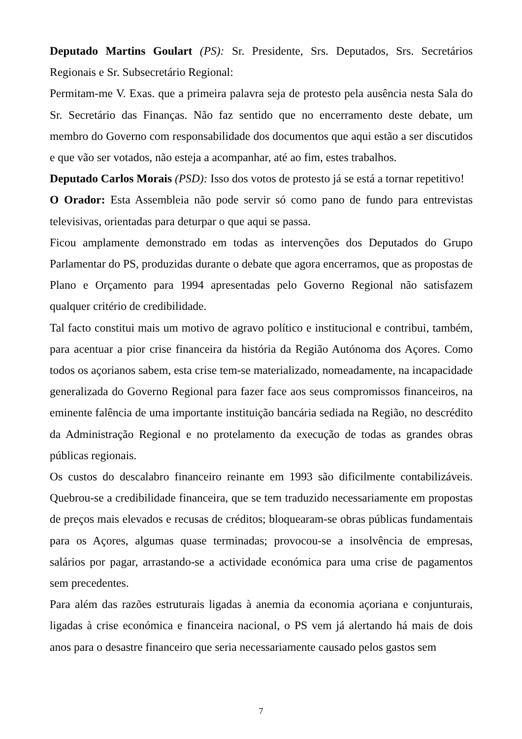Deputado Martins Goulart (PS): Sr. Presidente, Srs. Deputados, Srs. Secretários Regionais e Sr. Subsecretário Regional:
Permitam-me V. Exas. que a primeira palavra seja de protesto pela ausência nesta Sala do Sr. Secretário das Finanças. Não faz sentido que no encerramento deste debate, um membro do Governo com responsabilidade dos documentos que aqui estão a ser discutidos e que vão ser votados, não esteja a acompanhar, até ao fim, estes trabalhos.
Deputado Carlos Morais (PSD): Isso dos votos de protesto já se está a tornar repetitivo!
O Orador: Esta Assembleia não pode servir só como pano de fundo para entrevistas televisivas, orientadas para deturpar o que aqui se passa.
Ficou amplamente demonstrado em todas as intervenções dos Deputados do Grupo Parlamentar do PS, produzidas durante o debate que agora encerramos, que as propostas de Plano e Orçamento para 1994 apresentadas pelo Governo Regional não satisfazem qualquer critério de credibilidade.
Tal facto constitui mais um motivo de agravo político e institucional e contribui, também, para acentuar a pior crise financeira da história da Região Autónoma dos Açores. Como todos os açorianos sabem, esta crise tem-se materializado, nomeadamente, na incapacidade generalizada do Governo Regional para fazer face aos seus compromissos financeiros, na eminente falência de uma importante instituição bancária sediada na Região, no descrédito da Administração Regional e no protelamento da execução de todas as grandes obras públicas regionais.
Os custos do descalabro financeiro reinante em 1993 são dificilmente contabilizáveis. Quebrou-se a credibilidade financeira, que se tem traduzido necessariamente em propostas de preços mais elevados e recusas de créditos; bloquearam-se obras públicas fundamentais para os Açores, algumas quase terminadas; provocou-se a insolvência de empresas, salários por pagar, arrastando-se a actividade económica para uma crise de pagamentos sem precedentes.
Para além das razões estruturais ligadas à anemia da economia açoriana e conjunturais, ligadas à crise económica e financeira nacional, o PS vem já alertando há mais de dois anos para o desastre financeiro que seria necessariamente causado pelos gastos sem
7